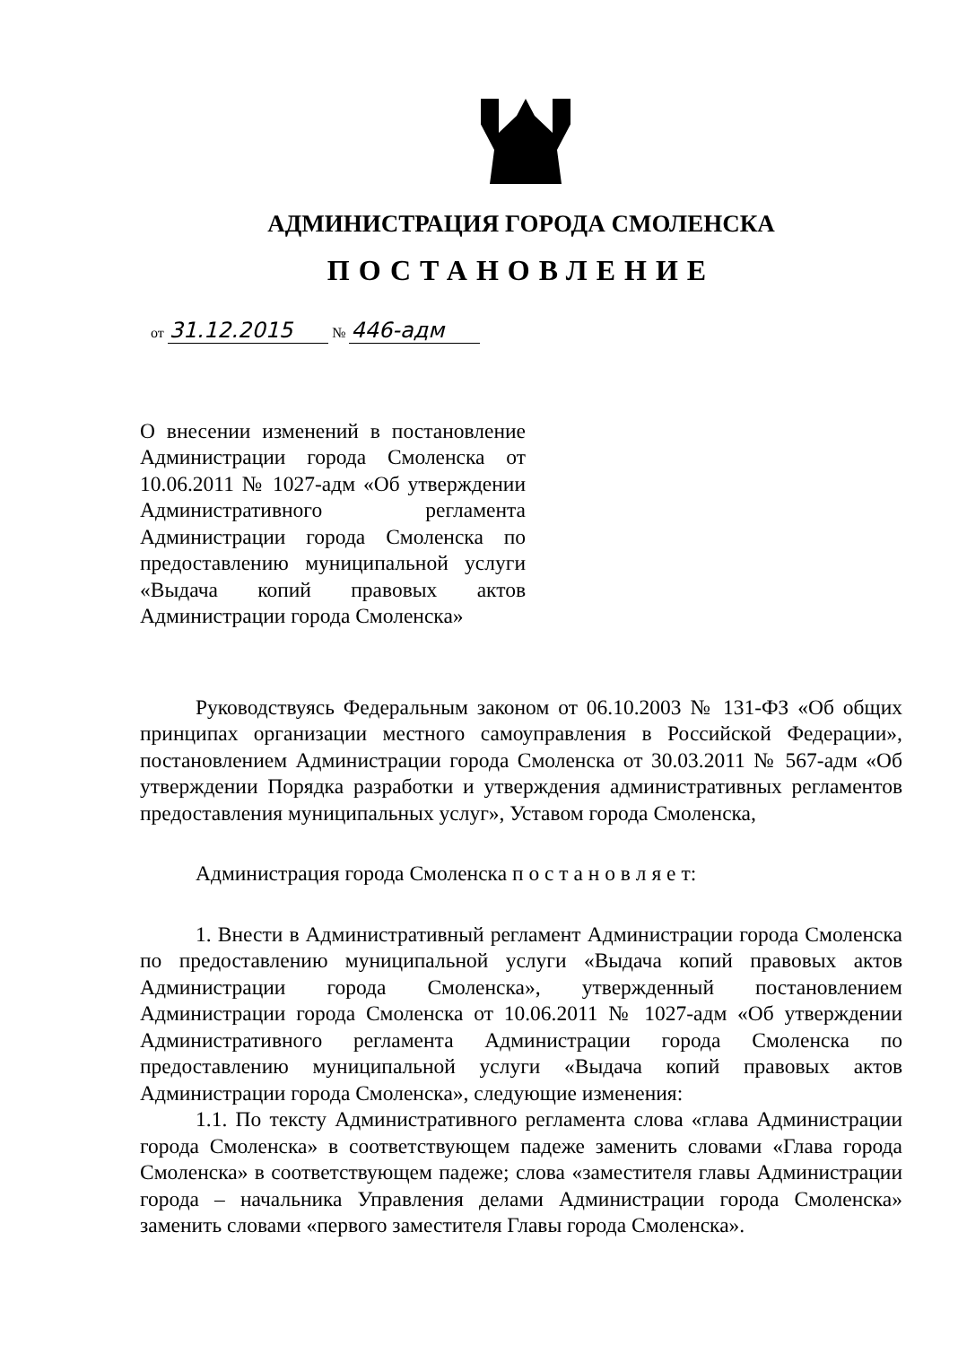АДМИНИСТРАЦИЯ ГОРОДА СМОЛЕНСКА
ПОСТАНОВЛЕНИЕ
от 31.12.2015 № 446-адм
О внесении изменений в постановление Администрации города Смоленска от 10.06.2011 № 1027-адм «Об утверждении Административного регламента Администрации города Смоленска по предоставлению муниципальной услуги «Выдача копий правовых актов Администрации города Смоленска»
Руководствуясь Федеральным законом от 06.10.2003 № 131-ФЗ «Об общих принципах организации местного самоуправления в Российской Федерации», постановлением Администрации города Смоленска от 30.03.2011 № 567-адм «Об утверждении Порядка разработки и утверждения административных регламентов предоставления муниципальных услуг», Уставом города Смоленска,
Администрация города Смоленска п о с т а н о в л я е т:
1. Внести в Административный регламент Администрации города Смоленска по предоставлению муниципальной услуги «Выдача копий правовых актов Администрации города Смоленска», утвержденный постановлением Администрации города Смоленска от 10.06.2011 № 1027-адм «Об утверждении Административного регламента Администрации города Смоленска по предоставлению муниципальной услуги «Выдача копий правовых актов Администрации города Смоленска», следующие изменения:
1.1. По тексту Административного регламента слова «глава Администрации города Смоленска» в соответствующем падеже заменить словами «Глава города Смоленска» в соответствующем падеже; слова «заместителя главы Администрации города – начальника Управления делами Администрации города Смоленска» заменить словами «первого заместителя Главы города Смоленска».